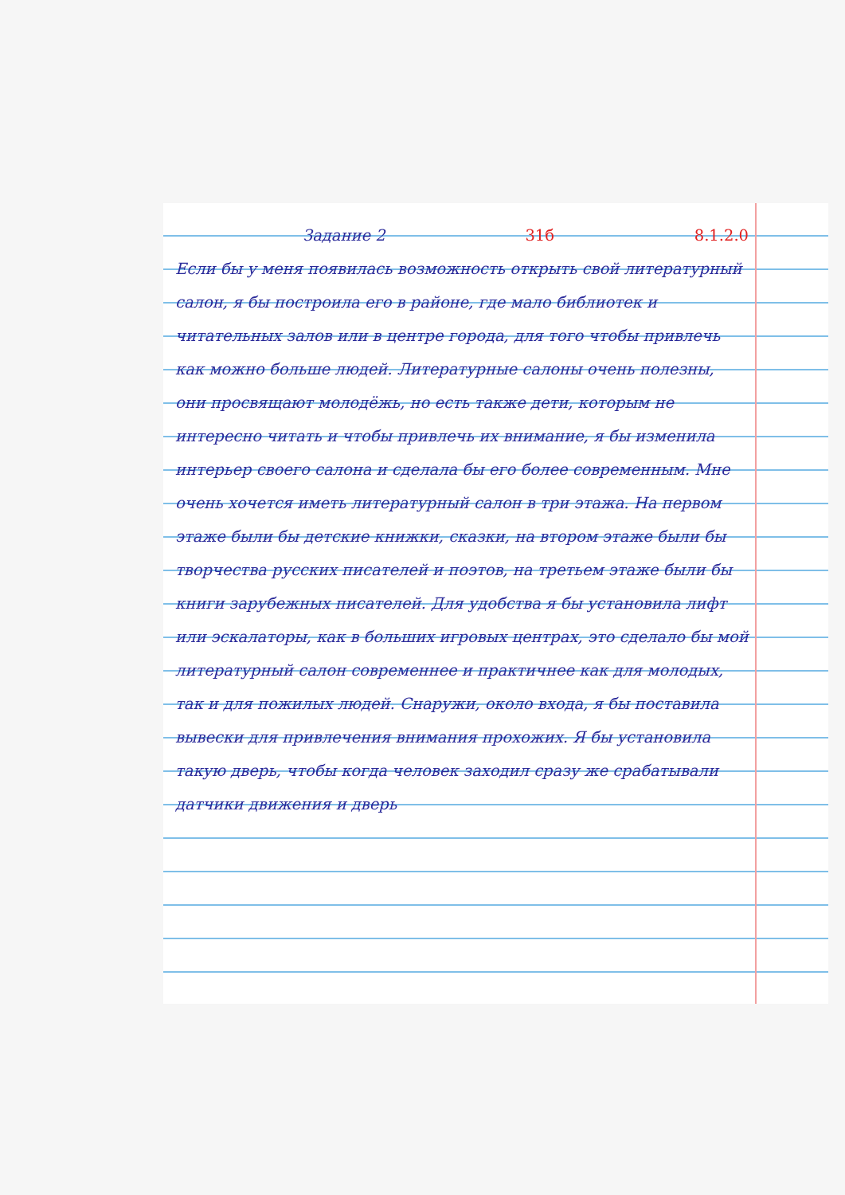Задание 2 31б 8.1.2.0
Если бы у меня появилась возможность открыть свой литературный салон, я бы построила его в районе, где мало библиотек и читательных залов или в центре города, для того чтобы привлечь как можно больше людей. Литературные салоны очень полезны, они просвящают молодёжь, но есть также дети, которым не интересно читать и чтобы привлечь их внимание, я бы изменила интерьер своего салона и сделала бы его более современным. Мне очень хочется иметь литературный салон в три этажа. На первом этаже были бы детские книжки, сказки, на втором этаже были бы творчества русских писателей и поэтов, на третьем этаже были бы книги зарубежных писателей. Для удобства я бы установила лифт или эскалаторы, как в больших игровых центрах, это сделало бы мой литературный салон современнее и практичнее как для молодых, так и для пожилых людей. Снаружи, около входа, я бы поставила вывески для привлечения внимания прохожих. Я бы установила такую дверь, чтобы когда человек заходил сразу же срабатывали датчики движения и дверь